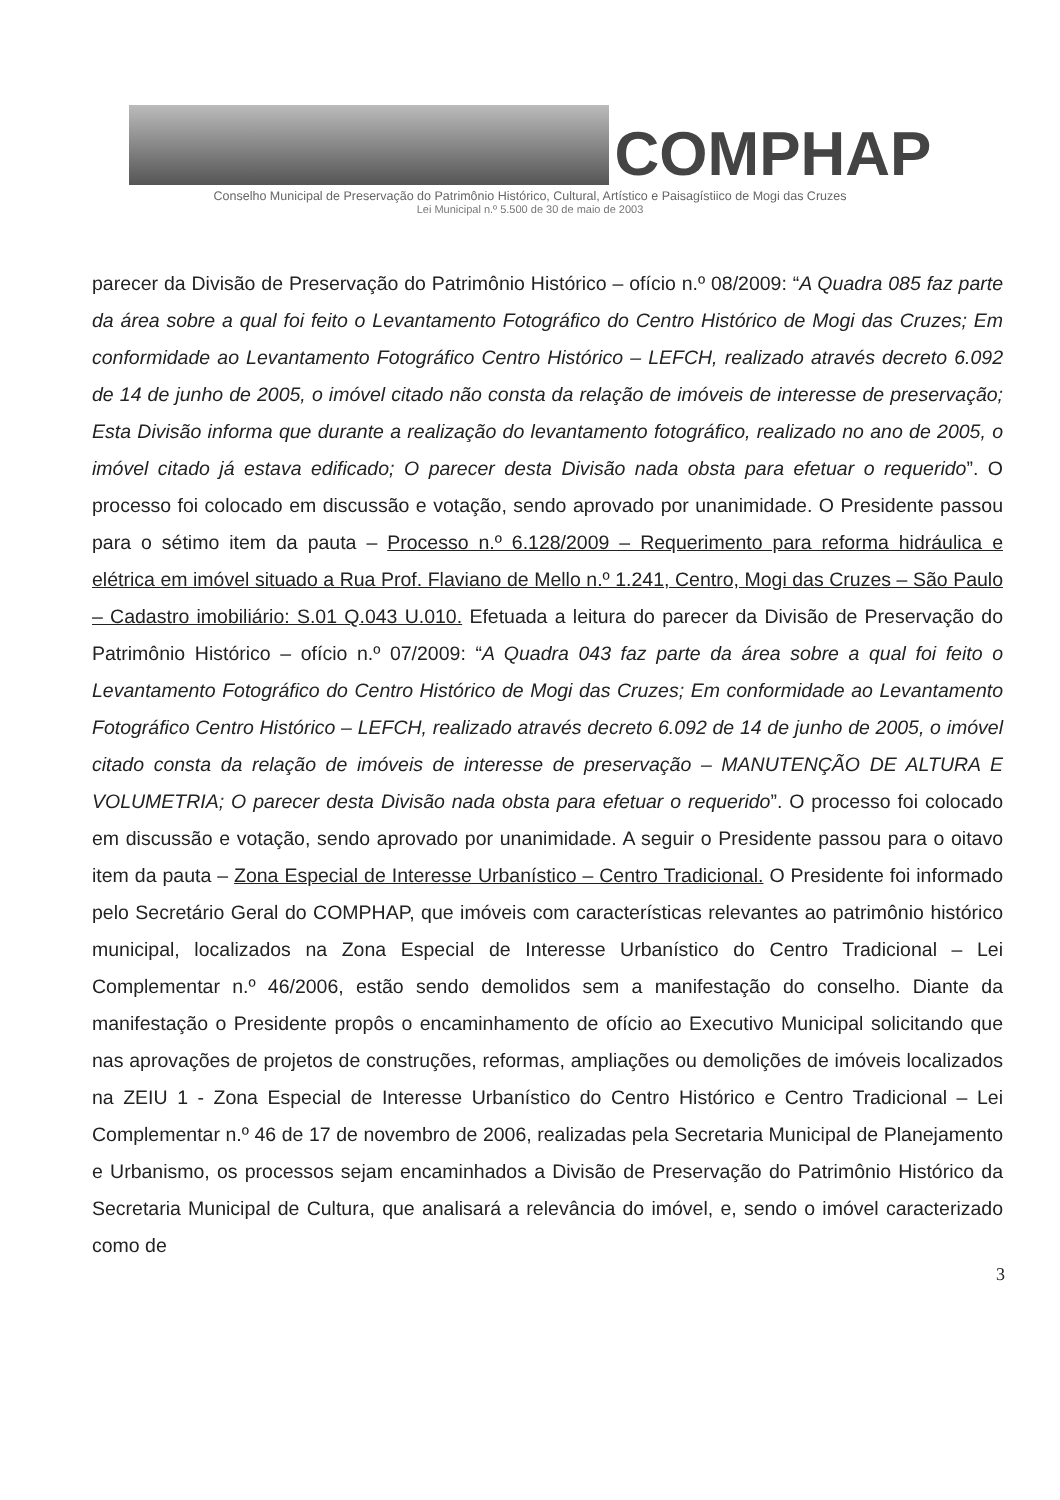COMPHAP
Conselho Municipal de Preservação do Patrimônio Histórico, Cultural, Artístico e Paisagístiico de Mogi das Cruzes
Lei Municipal n.º 5.500 de 30 de maio de 2003
parecer da Divisão de Preservação do Patrimônio Histórico – ofício n.º 08/2009: “A Quadra 085 faz parte da área sobre a qual foi feito o Levantamento Fotográfico do Centro Histórico de Mogi das Cruzes; Em conformidade ao Levantamento Fotográfico Centro Histórico – LEFCH, realizado através decreto 6.092 de 14 de junho de 2005, o imóvel citado não consta da relação de imóveis de interesse de preservação; Esta Divisão informa que durante a realização do levantamento fotográfico, realizado no ano de 2005, o imóvel citado já estava edificado; O parecer desta Divisão nada obsta para efetuar o requerido”. O processo foi colocado em discussão e votação, sendo aprovado por unanimidade. O Presidente passou para o sétimo item da pauta – Processo n.º 6.128/2009 – Requerimento para reforma hidráulica e elétrica em imóvel situado a Rua Prof. Flaviano de Mello n.º 1.241, Centro, Mogi das Cruzes – São Paulo – Cadastro imobiliário: S.01 Q.043 U.010. Efetuada a leitura do parecer da Divisão de Preservação do Patrimônio Histórico – ofício n.º 07/2009: “A Quadra 043 faz parte da área sobre a qual foi feito o Levantamento Fotográfico do Centro Histórico de Mogi das Cruzes; Em conformidade ao Levantamento Fotográfico Centro Histórico – LEFCH, realizado através decreto 6.092 de 14 de junho de 2005, o imóvel citado consta da relação de imóveis de interesse de preservação – MANUTENÇÃO DE ALTURA E VOLUMETRIA; O parecer desta Divisão nada obsta para efetuar o requerido”. O processo foi colocado em discussão e votação, sendo aprovado por unanimidade. A seguir o Presidente passou para o oitavo item da pauta – Zona Especial de Interesse Urbanístico – Centro Tradicional. O Presidente foi informado pelo Secretário Geral do COMPHAP, que imóveis com características relevantes ao patrimônio histórico municipal, localizados na Zona Especial de Interesse Urbanístico do Centro Tradicional – Lei Complementar n.º 46/2006, estão sendo demolidos sem a manifestação do conselho. Diante da manifestação o Presidente propôs o encaminhamento de ofício ao Executivo Municipal solicitando que nas aprovações de projetos de construções, reformas, ampliações ou demolições de imóveis localizados na ZEIU 1 - Zona Especial de Interesse Urbanístico do Centro Histórico e Centro Tradicional – Lei Complementar n.º 46 de 17 de novembro de 2006, realizadas pela Secretaria Municipal de Planejamento e Urbanismo, os processos sejam encaminhados a Divisão de Preservação do Patrimônio Histórico da Secretaria Municipal de Cultura, que analisará a relevância do imóvel, e, sendo o imóvel caracterizado como de
3